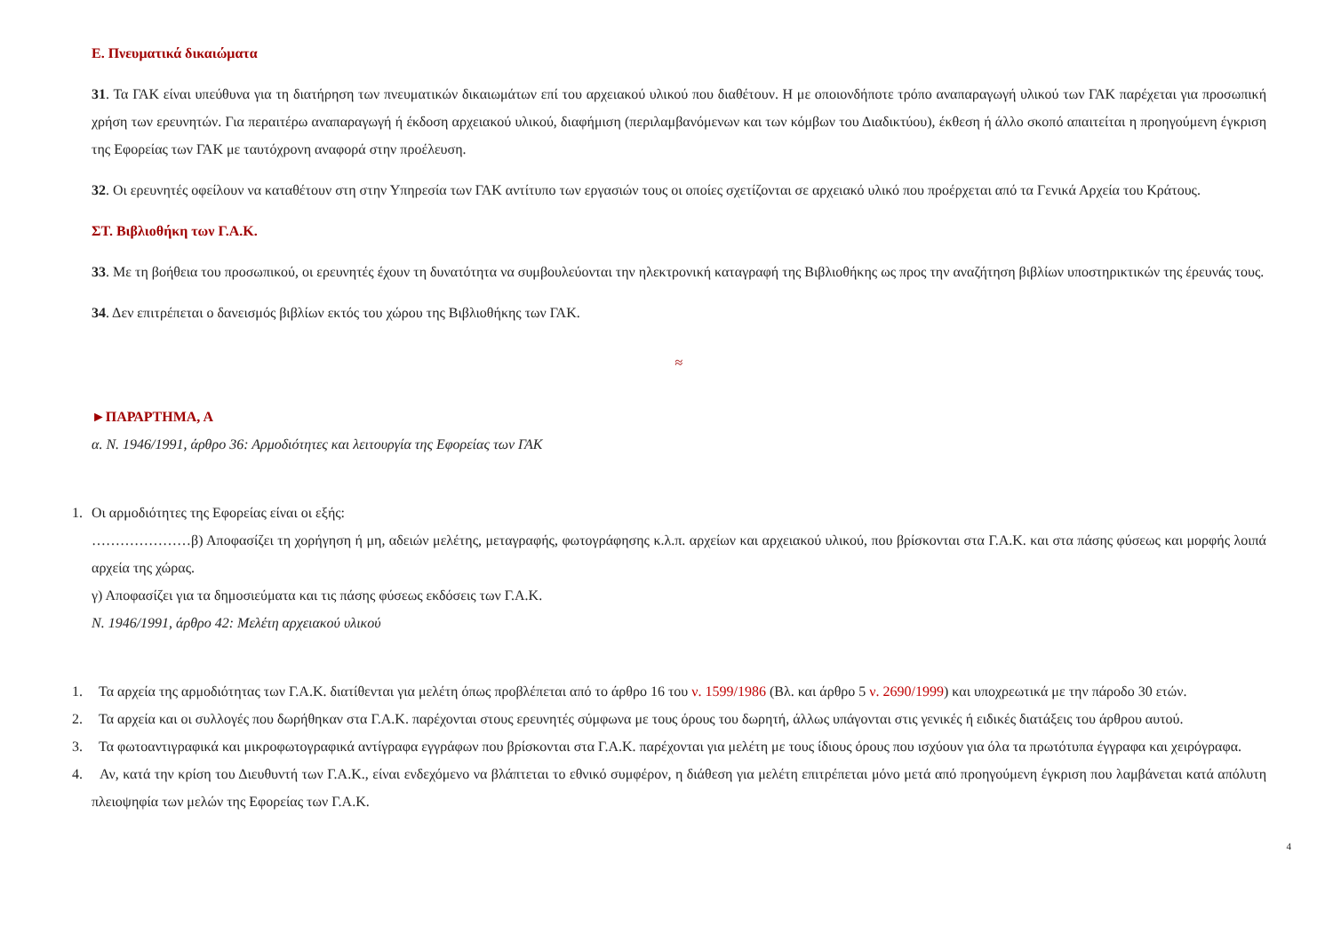Ε. Πνευματικά δικαιώματα
31. Τα ΓΑΚ είναι υπεύθυνα για τη διατήρηση των πνευματικών δικαιωμάτων επί του αρχειακού υλικού που διαθέτουν. Η με οποιονδήποτε τρόπο αναπαραγωγή υλικού των ΓΑΚ παρέχεται για προσωπική χρήση των ερευνητών. Για περαιτέρω αναπαραγωγή ή έκδοση αρχειακού υλικού, διαφήμιση (περιλαμβανόμενων και των κόμβων του Διαδικτύου), έκθεση ή άλλο σκοπό απαιτείται η προηγούμενη έγκριση της Εφορείας των ΓΑΚ με ταυτόχρονη αναφορά στην προέλευση.
32. Οι ερευνητές οφείλουν να καταθέτουν στη στην Υπηρεσία των ΓΑΚ αντίτυπο των εργασιών τους οι οποίες σχετίζονται σε αρχειακό υλικό που προέρχεται από τα Γενικά Αρχεία του Κράτους.
ΣΤ. Βιβλιοθήκη των Γ.Α.Κ.
33. Με τη βοήθεια του προσωπικού, οι ερευνητές έχουν τη δυνατότητα να συμβουλεύονται την ηλεκτρονική καταγραφή της Βιβλιοθήκης ως προς την αναζήτηση βιβλίων υποστηρικτικών της έρευνάς τους.
34. Δεν επιτρέπεται ο δανεισμός βιβλίων εκτός του χώρου της Βιβλιοθήκης των ΓΑΚ.
≈
►ΠΑΡΑΡΤΗΜΑ, Α
α. Ν. 1946/1991, άρθρο 36: Αρμοδιότητες και λειτουργία της Εφορείας των ΓΑΚ
1. Οι αρμοδιότητες της Εφορείας είναι οι εξής:
…………………β) Αποφασίζει τη χορήγηση ή μη, αδειών μελέτης, μεταγραφής, φωτογράφησης κ.λ.π. αρχείων και αρχειακού υλικού, που βρίσκονται στα Γ.Α.Κ. και στα πάσης φύσεως και μορφής λοιπά αρχεία της χώρας.
γ) Αποφασίζει για τα δημοσιεύματα και τις πάσης φύσεως εκδόσεις των Γ.Α.Κ.
Ν. 1946/1991, άρθρο 42: Μελέτη αρχειακού υλικού
1. Τα αρχεία της αρμοδιότητας των Γ.Α.Κ. διατίθενται για μελέτη όπως προβλέπεται από το άρθρο 16 του ν. 1599/1986 (Βλ. και άρθρο 5 ν. 2690/1999) και υποχρεωτικά με την πάροδο 30 ετών.
2. Τα αρχεία και οι συλλογές που δωρήθηκαν στα Γ.Α.Κ. παρέχονται στους ερευνητές σύμφωνα με τους όρους του δωρητή, άλλως υπάγονται στις γενικές ή ειδικές διατάξεις του άρθρου αυτού.
3. Τα φωτοαντιγραφικά και μικροφωτογραφικά αντίγραφα εγγράφων που βρίσκονται στα Γ.Α.Κ. παρέχονται για μελέτη με τους ίδιους όρους που ισχύουν για όλα τα πρωτότυπα έγγραφα και χειρόγραφα.
4. Αν, κατά την κρίση του Διευθυντή των Γ.Α.Κ., είναι ενδεχόμενο να βλάπτεται το εθνικό συμφέρον, η διάθεση για μελέτη επιτρέπεται μόνο μετά από προηγούμενη έγκριση που λαμβάνεται κατά απόλυτη πλειοψηφία των μελών της Εφορείας των Γ.Α.Κ.
4